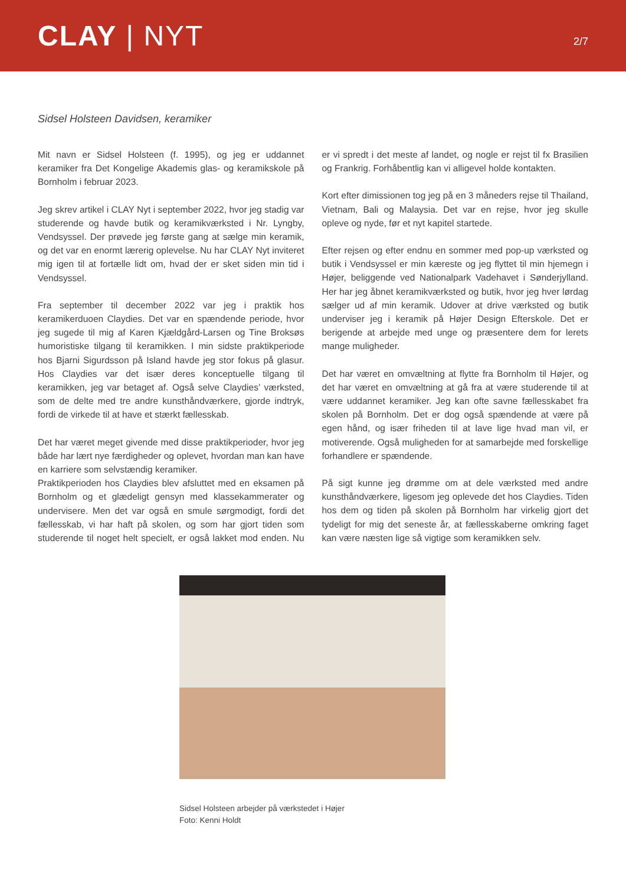CLAY | NYT
2/7
Sidsel Holsteen Davidsen, keramiker
Mit navn er Sidsel Holsteen (f. 1995), og jeg er uddannet keramiker fra Det Kongelige Akademis glas- og keramikskole på Bornholm i februar 2023.
Jeg skrev artikel i CLAY Nyt i september 2022, hvor jeg stadig var studerende og havde butik og keramikværksted i Nr. Lyngby, Vendsyssel. Der prøvede jeg første gang at sælge min keramik, og det var en enormt lærerig oplevelse. Nu har CLAY Nyt inviteret mig igen til at fortælle lidt om, hvad der er sket siden min tid i Vendsyssel.
Fra september til december 2022 var jeg i praktik hos keramikerduoen Claydies. Det var en spændende periode, hvor jeg sugede til mig af Karen Kjældgård-Larsen og Tine Broksøs humoristiske tilgang til keramikken. I min sidste praktikperiode hos Bjarni Sigurdsson på Island havde jeg stor fokus på glasur. Hos Claydies var det især deres konceptuelle tilgang til keramikken, jeg var betaget af. Også selve Claydies’ værksted, som de delte med tre andre kunsthåndværkere, gjorde indtryk, fordi de virkede til at have et stærkt fællesskab.
Det har været meget givende med disse praktikperioder, hvor jeg både har lært nye færdigheder og oplevet, hvordan man kan have en karriere som selvstændig keramiker.
Praktikperioden hos Claydies blev afsluttet med en eksamen på Bornholm og et glædeligt gensyn med klassekammerater og undervisere. Men det var også en smule sørgmodigt, fordi det fællesskab, vi har haft på skolen, og som har gjort tiden som studerende til noget helt specielt, er også lakket mod enden. Nu er vi spredt i det meste af landet, og nogle er rejst til fx Brasilien og Frankrig. Forhåbentlig kan vi alligevel holde kontakten.
Kort efter dimissionen tog jeg på en 3 måneders rejse til Thailand, Vietnam, Bali og Malaysia. Det var en rejse, hvor jeg skulle opleve og nyde, før et nyt kapitel startede.
Efter rejsen og efter endnu en sommer med pop-up værksted og butik i Vendsyssel er min kæreste og jeg flyttet til min hjemegn i Højer, beliggende ved Nationalpark Vadehavet i Sønderjylland. Her har jeg åbnet keramikværksted og butik, hvor jeg hver lørdag sælger ud af min keramik. Udover at drive værksted og butik underviser jeg i keramik på Højer Design Efterskole. Det er berigende at arbejde med unge og præsentere dem for lerets mange muligheder.
Det har været en omvæltning at flytte fra Bornholm til Højer, og det har været en omvæltning at gå fra at være studerende til at være uddannet keramiker. Jeg kan ofte savne fællesskabet fra skolen på Bornholm. Det er dog også spændende at være på egen hånd, og især friheden til at lave lige hvad man vil, er motiverende. Også muligheden for at samarbejde med forskellige forhandlere er spændende.
På sigt kunne jeg drømme om at dele værksted med andre kunsthåndværkere, ligesom jeg oplevede det hos Claydies. Tiden hos dem og tiden på skolen på Bornholm har virkelig gjort det tydeligt for mig det seneste år, at fællesskaberne omkring faget kan være næsten lige så vigtige som keramikken selv.
Sidsel Holsteen arbejder på værkstedet i Højer
Foto: Kenni Holdt